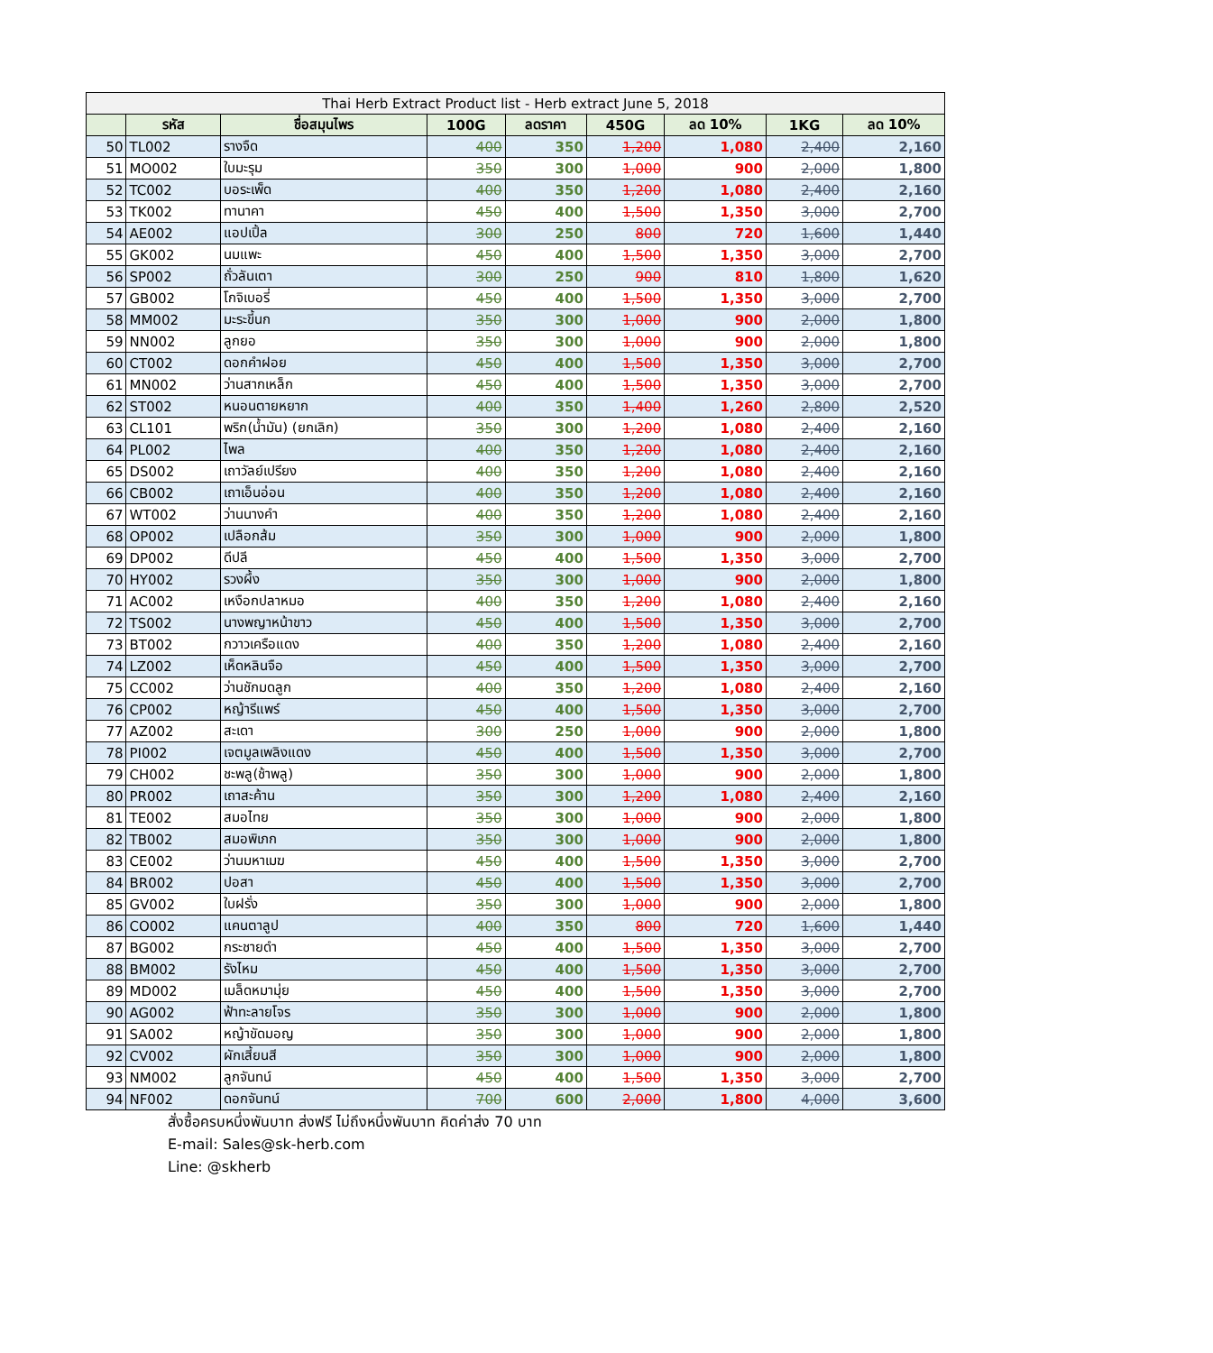| Thai Herb Extract Product list - Herb extract June 5, 2018 | | | | | | | | |
| --- | --- | --- | --- | --- | --- | --- | --- | --- |
| | รหัส | ชื่อสมุนไพร | 100G | ลดราคา | 450G | ลด 10% | 1KG | ลด 10% |
| 50 | TL002 | รางจืด | 400 | 350 | 1,200 | 1,080 | 2,400 | 2,160 |
| 51 | MO002 | ใบมะรุม | 350 | 300 | 1,000 | 900 | 2,000 | 1,800 |
| 52 | TC002 | บอระเพ็ด | 400 | 350 | 1,200 | 1,080 | 2,400 | 2,160 |
| 53 | TK002 | ทานาคา | 450 | 400 | 1,500 | 1,350 | 3,000 | 2,700 |
| 54 | AE002 | แอปเปิ้ล | 300 | 250 | 800 | 720 | 1,600 | 1,440 |
| 55 | GK002 | นมแพะ | 450 | 400 | 1,500 | 1,350 | 3,000 | 2,700 |
| 56 | SP002 | ถั่วลันเตา | 300 | 250 | 900 | 810 | 1,800 | 1,620 |
| 57 | GB002 | โกจิเบอรี่ | 450 | 400 | 1,500 | 1,350 | 3,000 | 2,700 |
| 58 | MM002 | มะระขี้นก | 350 | 300 | 1,000 | 900 | 2,000 | 1,800 |
| 59 | NN002 | ลูกยอ | 350 | 300 | 1,000 | 900 | 2,000 | 1,800 |
| 60 | CT002 | ดอกคำฝอย | 450 | 400 | 1,500 | 1,350 | 3,000 | 2,700 |
| 61 | MN002 | ว่านสากเหล็ก | 450 | 400 | 1,500 | 1,350 | 3,000 | 2,700 |
| 62 | ST002 | หนอนตายหยาก | 400 | 350 | 1,400 | 1,260 | 2,800 | 2,520 |
| 63 | CL101 | พริก(น้ำมัน) (ยกเลิก) | 350 | 300 | 1,200 | 1,080 | 2,400 | 2,160 |
| 64 | PL002 | ไพล | 400 | 350 | 1,200 | 1,080 | 2,400 | 2,160 |
| 65 | DS002 | เถาวัลย์เปรียง | 400 | 350 | 1,200 | 1,080 | 2,400 | 2,160 |
| 66 | CB002 | เถาเอ็นอ่อน | 400 | 350 | 1,200 | 1,080 | 2,400 | 2,160 |
| 67 | WT002 | ว่านนางคำ | 400 | 350 | 1,200 | 1,080 | 2,400 | 2,160 |
| 68 | OP002 | เปลือกส้ม | 350 | 300 | 1,000 | 900 | 2,000 | 1,800 |
| 69 | DP002 | ดีปลี | 450 | 400 | 1,500 | 1,350 | 3,000 | 2,700 |
| 70 | HY002 | รวงผึ้ง | 350 | 300 | 1,000 | 900 | 2,000 | 1,800 |
| 71 | AC002 | เหงือกปลาหมอ | 400 | 350 | 1,200 | 1,080 | 2,400 | 2,160 |
| 72 | TS002 | นางพญาหน้าขาว | 450 | 400 | 1,500 | 1,350 | 3,000 | 2,700 |
| 73 | BT002 | กวาวเครือแดง | 400 | 350 | 1,200 | 1,080 | 2,400 | 2,160 |
| 74 | LZ002 | เห็ดหลินจือ | 450 | 400 | 1,500 | 1,350 | 3,000 | 2,700 |
| 75 | CC002 | ว่านชักมดลูก | 400 | 350 | 1,200 | 1,080 | 2,400 | 2,160 |
| 76 | CP002 | หญ้ารีแพร์ | 450 | 400 | 1,500 | 1,350 | 3,000 | 2,700 |
| 77 | AZ002 | สะเดา | 300 | 250 | 1,000 | 900 | 2,000 | 1,800 |
| 78 | PI002 | เจตมูลเพลิงแดง | 450 | 400 | 1,500 | 1,350 | 3,000 | 2,700 |
| 79 | CH002 | ชะพลู(ช้าพลู) | 350 | 300 | 1,000 | 900 | 2,000 | 1,800 |
| 80 | PR002 | เถาสะค้าน | 350 | 300 | 1,200 | 1,080 | 2,400 | 2,160 |
| 81 | TE002 | สมอไทย | 350 | 300 | 1,000 | 900 | 2,000 | 1,800 |
| 82 | TB002 | สมอพิเภก | 350 | 300 | 1,000 | 900 | 2,000 | 1,800 |
| 83 | CE002 | ว่านมหาเมฆ | 450 | 400 | 1,500 | 1,350 | 3,000 | 2,700 |
| 84 | BR002 | ปอสา | 450 | 400 | 1,500 | 1,350 | 3,000 | 2,700 |
| 85 | GV002 | ใบฝรั่ง | 350 | 300 | 1,000 | 900 | 2,000 | 1,800 |
| 86 | CO002 | แคนตาลูป | 400 | 350 | 800 | 720 | 1,600 | 1,440 |
| 87 | BG002 | กระชายดำ | 450 | 400 | 1,500 | 1,350 | 3,000 | 2,700 |
| 88 | BM002 | รังไหม | 450 | 400 | 1,500 | 1,350 | 3,000 | 2,700 |
| 89 | MD002 | เมล็ดหมามุ่ย | 450 | 400 | 1,500 | 1,350 | 3,000 | 2,700 |
| 90 | AG002 | ฟ้าทะลายโจร | 350 | 300 | 1,000 | 900 | 2,000 | 1,800 |
| 91 | SA002 | หญ้าขัดมอญ | 350 | 300 | 1,000 | 900 | 2,000 | 1,800 |
| 92 | CV002 | ผักเสี้ยนสี | 350 | 300 | 1,000 | 900 | 2,000 | 1,800 |
| 93 | NM002 | ลูกจันทน์ | 450 | 400 | 1,500 | 1,350 | 3,000 | 2,700 |
| 94 | NF002 | ดอกจันทน์ | 700 | 600 | 2,000 | 1,800 | 4,000 | 3,600 |
สั่งซื้อครบหนึ่งพันบาท ส่งฟรี ไม่ถึงหนึ่งพันบาท คิดค่าส่ง 70 บาท
E-mail: Sales@sk-herb.com
Line: @skherb